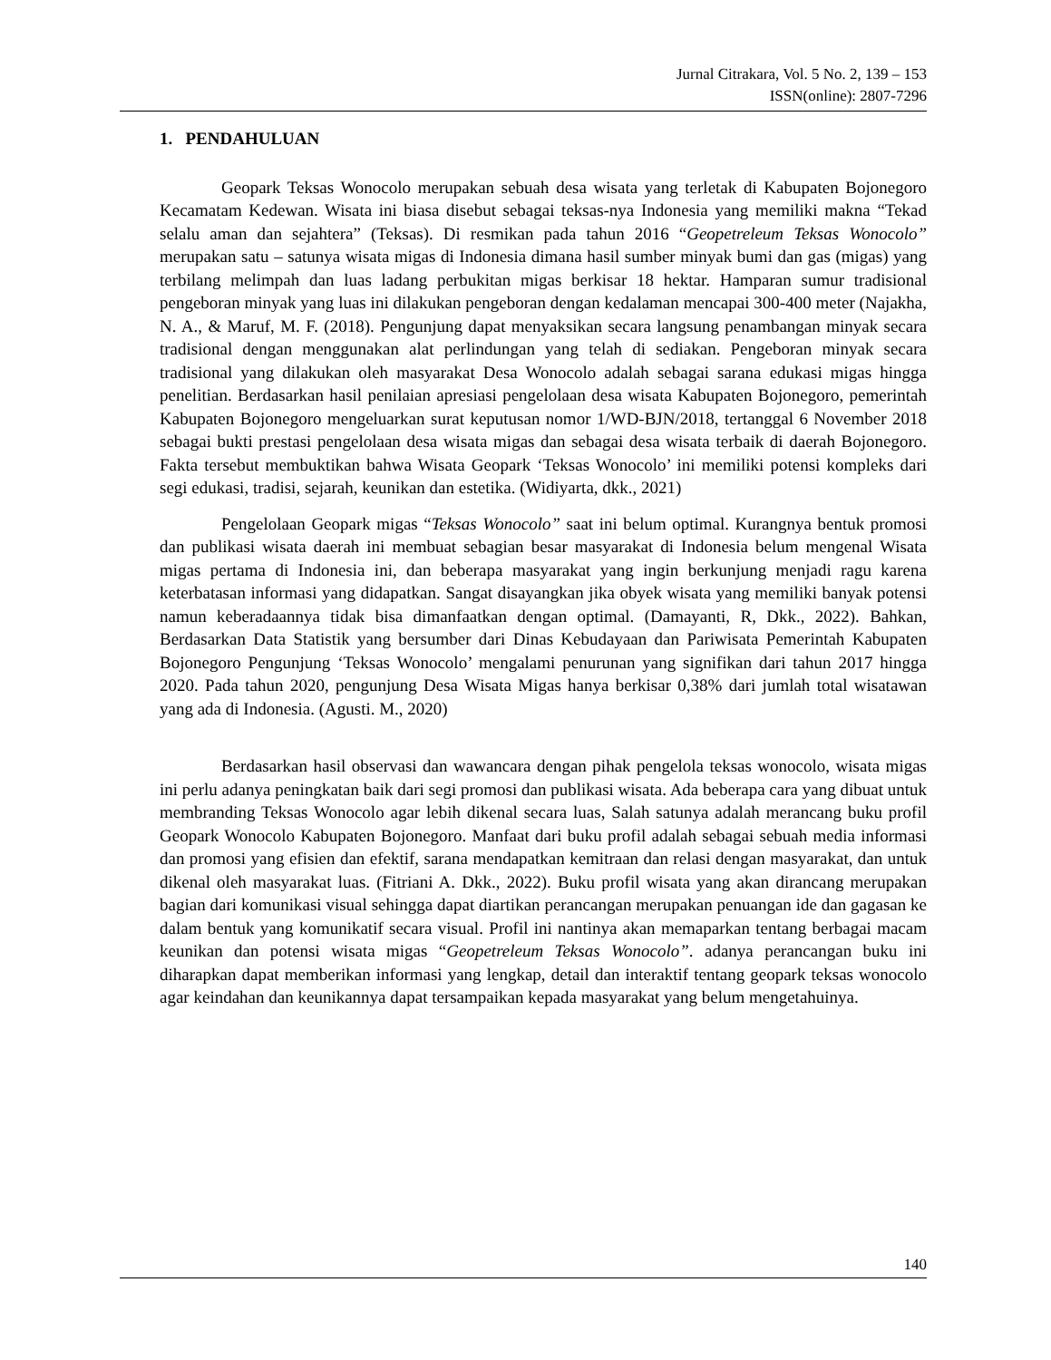Jurnal Citrakara, Vol. 5 No. 2, 139 – 153
ISSN(online): 2807-7296
1. PENDAHULUAN
Geopark Teksas Wonocolo merupakan sebuah desa wisata yang terletak di Kabupaten Bojonegoro Kecamatam Kedewan. Wisata ini biasa disebut sebagai teksas-nya Indonesia yang memiliki makna “Tekad selalu aman dan sejahtera” (Teksas). Di resmikan pada tahun 2016 “Geopetreleum Teksas Wonocolo” merupakan satu – satunya wisata migas di Indonesia dimana hasil sumber minyak bumi dan gas (migas) yang terbilang melimpah dan luas ladang perbukitan migas berkisar 18 hektar. Hamparan sumur tradisional pengeboran minyak yang luas ini dilakukan pengeboran dengan kedalaman mencapai 300-400 meter (Najakha, N. A., & Maruf, M. F. (2018). Pengunjung dapat menyaksikan secara langsung penambangan minyak secara tradisional dengan menggunakan alat perlindungan yang telah di sediakan. Pengeboran minyak secara tradisional yang dilakukan oleh masyarakat Desa Wonocolo adalah sebagai sarana edukasi migas hingga penelitian. Berdasarkan hasil penilaian apresiasi pengelolaan desa wisata Kabupaten Bojonegoro, pemerintah Kabupaten Bojonegoro mengeluarkan surat keputusan nomor 1/WD-BJN/2018, tertanggal 6 November 2018 sebagai bukti prestasi pengelolaan desa wisata migas dan sebagai desa wisata terbaik di daerah Bojonegoro. Fakta tersebut membuktikan bahwa Wisata Geopark ‘Teksas Wonocolo’ ini memiliki potensi kompleks dari segi edukasi, tradisi, sejarah, keunikan dan estetika. (Widiyarta, dkk., 2021)
Pengelolaan Geopark migas “Teksas Wonocolo” saat ini belum optimal. Kurangnya bentuk promosi dan publikasi wisata daerah ini membuat sebagian besar masyarakat di Indonesia belum mengenal Wisata migas pertama di Indonesia ini, dan beberapa masyarakat yang ingin berkunjung menjadi ragu karena keterbatasan informasi yang didapatkan. Sangat disayangkan jika obyek wisata yang memiliki banyak potensi namun keberadaannya tidak bisa dimanfaatkan dengan optimal. (Damayanti, R, Dkk., 2022). Bahkan, Berdasarkan Data Statistik yang bersumber dari Dinas Kebudayaan dan Pariwisata Pemerintah Kabupaten Bojonegoro Pengunjung ‘Teksas Wonocolo’ mengalami penurunan yang signifikan dari tahun 2017 hingga 2020. Pada tahun 2020, pengunjung Desa Wisata Migas hanya berkisar 0,38% dari jumlah total wisatawan yang ada di Indonesia. (Agusti. M., 2020)
Berdasarkan hasil observasi dan wawancara dengan pihak pengelola teksas wonocolo, wisata migas ini perlu adanya peningkatan baik dari segi promosi dan publikasi wisata. Ada beberapa cara yang dibuat untuk membranding Teksas Wonocolo agar lebih dikenal secara luas, Salah satunya adalah merancang buku profil Geopark Wonocolo Kabupaten Bojonegoro. Manfaat dari buku profil adalah sebagai sebuah media informasi dan promosi yang efisien dan efektif, sarana mendapatkan kemitraan dan relasi dengan masyarakat, dan untuk dikenal oleh masyarakat luas. (Fitriani A. Dkk., 2022). Buku profil wisata yang akan dirancang merupakan bagian dari komunikasi visual sehingga dapat diartikan perancangan merupakan penuangan ide dan gagasan ke dalam bentuk yang komunikatif secara visual. Profil ini nantinya akan memaparkan tentang berbagai macam keunikan dan potensi wisata migas “Geopetreleum Teksas Wonocolo”. adanya perancangan buku ini diharapkan dapat memberikan informasi yang lengkap, detail dan interaktif tentang geopark teksas wonocolo agar keindahan dan keunikannya dapat tersampaikan kepada masyarakat yang belum mengetahuinya.
140